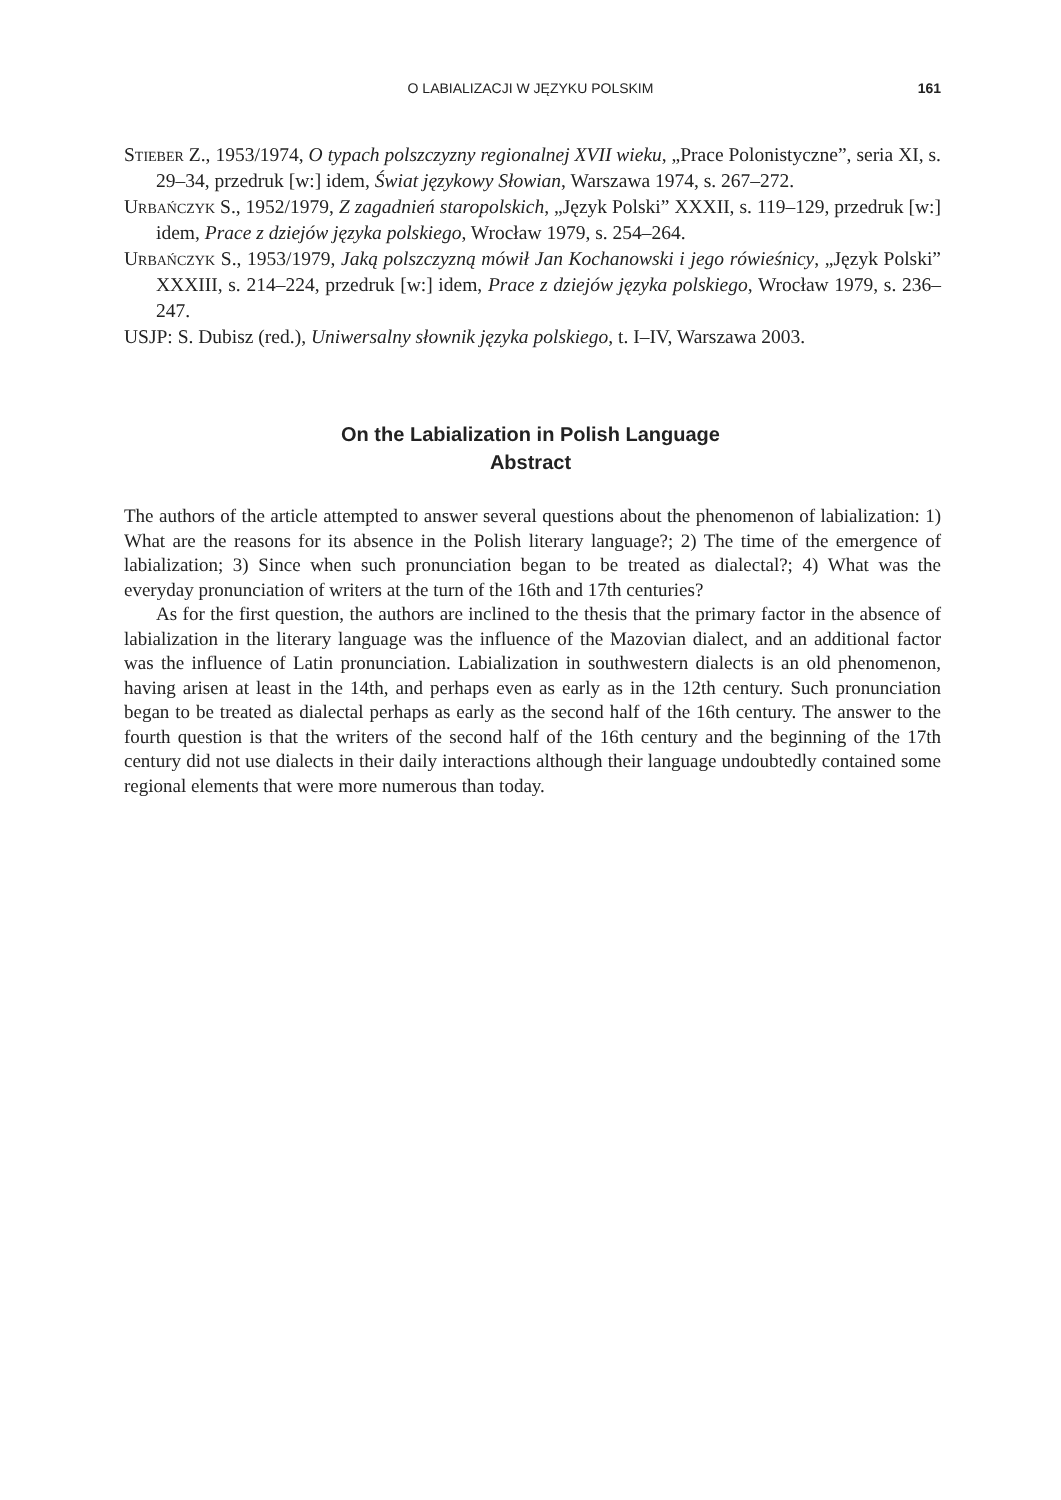O LABIALIZACJI W JĘZYKU POLSKIM
161
Stieber Z., 1953/1974, O typach polszczyzny regionalnej XVII wieku, „Prace Polonistyczne”, seria XI, s. 29–34, przedruk [w:] idem, Świat językowy Słowian, Warszawa 1974, s. 267–272.
Urbańczyk S., 1952/1979, Z zagadnień staropolskich, „Język Polski” XXXII, s. 119–129, przedruk [w:] idem, Prace z dziejów języka polskiego, Wrocław 1979, s. 254–264.
Urbańczyk S., 1953/1979, Jaką polszczyzną mówił Jan Kochanowski i jego rówieśnicy, „Język Polski” XXXIII, s. 214–224, przedruk [w:] idem, Prace z dziejów języka polskiego, Wrocław 1979, s. 236–247.
USJP: S. Dubisz (red.), Uniwersalny słownik języka polskiego, t. I–IV, Warszawa 2003.
On the Labialization in Polish Language
Abstract
The authors of the article attempted to answer several questions about the phenomenon of labialization: 1) What are the reasons for its absence in the Polish literary language?; 2) The time of the emergence of labialization; 3) Since when such pronunciation began to be treated as dialectal?; 4) What was the everyday pronunciation of writers at the turn of the 16th and 17th centuries?
As for the first question, the authors are inclined to the thesis that the primary factor in the absence of labialization in the literary language was the influence of the Mazovian dialect, and an additional factor was the influence of Latin pronunciation. Labialization in southwestern dialects is an old phenomenon, having arisen at least in the 14th, and perhaps even as early as in the 12th century. Such pronunciation began to be treated as dialectal perhaps as early as the second half of the 16th century. The answer to the fourth question is that the writers of the second half of the 16th century and the beginning of the 17th century did not use dialects in their daily interactions although their language undoubtedly contained some regional elements that were more numerous than today.